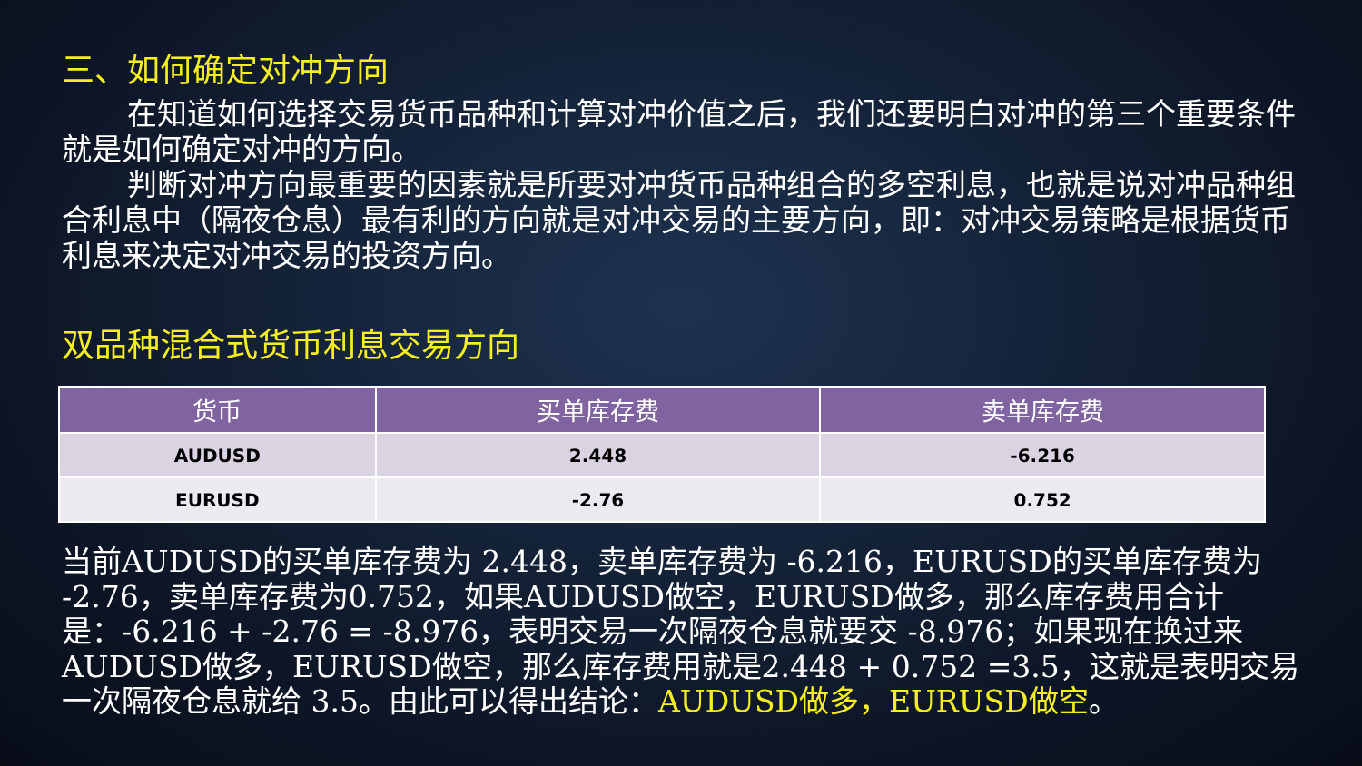三、如何确定对冲方向
在知道如何选择交易货币品种和计算对冲价值之后，我们还要明白对冲的第三个重要条件就是如何确定对冲的方向。
判断对冲方向最重要的因素就是所要对冲货币品种组合的多空利息，也就是说对冲品种组合利息中（隔夜仓息）最有利的方向就是对冲交易的主要方向，即：对冲交易策略是根据货币利息来决定对冲交易的投资方向。
双品种混合式货币利息交易方向
| 货币 | 买单库存费 | 卖单库存费 |
| --- | --- | --- |
| AUDUSD | 2.448 | -6.216 |
| EURUSD | -2.76 | 0.752 |
当前AUDUSD的买单库存费为 2.448，卖单库存费为 -6.216，EURUSD的买单库存费为 -2.76，卖单库存费为0.752，如果AUDUSD做空，EURUSD做多，那么库存费用合计是：-6.216 + -2.76 = -8.976，表明交易一次隔夜仓息就要交 -8.976；如果现在换过来AUDUSD做多，EURUSD做空，那么库存费用就是2.448 + 0.752 =3.5，这就是表明交易一次隔夜仓息就给 3.5。由此可以得出结论：AUDUSD做多，EURUSD做空。